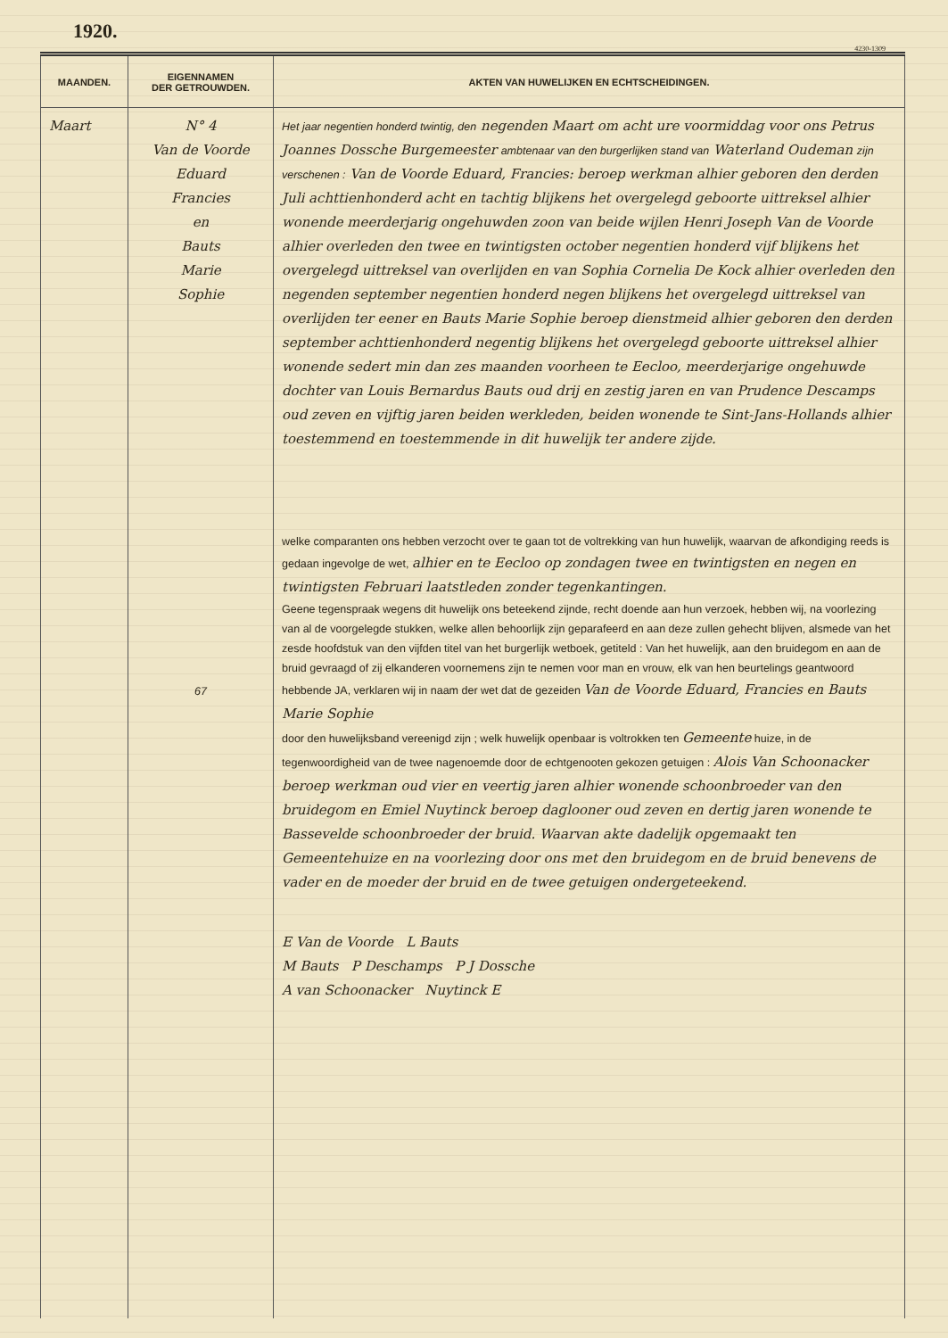1920.
4230-1309
| MAANDEN. | EIGENNAMEN DER GETROUWDEN. | AKTEN VAN HUWELIJKEN EN ECHTSCHEIDINGEN. |
| --- | --- | --- |
| Maart | N° 4 Van de Voorde Eduard Francies en Bauts Marie Sophie 67 | Het jaar negentien honderd twintig, den negenden Maart om acht ure voormiddag voor ons Petrus Joannes Dossche Burgemeester ambtenaar van den burgerlijken stand van Waterland Oudeman zijn verschenen : Van de Voorde Eduard, Francies: beroep werkman alhier geboren den derden Juli achttienhonderd acht en tachtig blijkens het overgelegd geboorte uittreksel alhier wonende meerderjarig ongehuwden zoon van beide wijlen Henri Joseph Van de Voorde alhier overleden den twee en twintigsten october negentien honderd vijf blijkens het overgelegd uittreksel van overlijden en van Sophia Cornelia De Kock alhier overleden den negenden september negentien honderd negen blijkens het overgelegd uittreksel van overlijden ter eener en Bauts Marie Sophie beroep dienstmeid alhier geboren den derden september achttienhonderd negentig blijkens het overgelegd geboorte uittreksel alhier wonende sedert min dan zes maanden voorheen te Eecloo, meerderjarige ongehuwde dochter van Louis Bernardus Bauts oud drij en zestig jaren en van Prudence Descamps oud zeven en vijftig jaren beiden werkleden, beiden wonende te Sint-Jans-Hollands alhier toestemmend en toestemmende in dit huwelijk ter andere zijde. welke comparanten ons hebben verzocht over te gaan tot de voltrekking van hun huwelijk, waarvan de afkondiging reeds is gedaan ingevolge de wet, alhier en te Eecloo op zondagen twee en twintigsten en negen en twintigsten Februari laatstleden zonder tegenkantingen. Geene tegenspraak wegens dit huwelijk ons beteekend zijnde, recht doende aan hun verzoek, hebben wij, na voorlezing van al de voorgelegde stukken, welke allen behoorlijk zijn geparafeerd en aan deze zullen gehecht blijven, alsmede van het zesde hoofdstuk van den vijfden titel van het burgerlijk wetboek, getiteld : Van het huwelijk, aan den bruidegom en aan de bruid gevraagd of zij elkanderen voornemens zijn te nemen voor man en vrouw, elk van hen beurtelings geantwoord hebbende JA, verklaren wij in naam der wet dat de gezeiden Van de Voorde Eduard, Francies en Bauts Marie Sophie door den huwelijksband vereenigd zijn ; welk huwelijk openbaar is voltrokken ten Gemeente huize, in de tegenwoordigheid van de twee nagenoemde door de echtgenooten gekozen getuigen : Alois Van Schoonacker beroep werkman oud vier en veertig jaren alhier wonende schoonbroeder van den bruidegom en Emiel Nuytinck beroep daglooner oud zeven en dertig jaren wonende te Bassevelde schoonbroeder der bruid. Waarvan akte dadelijk opgemaakt ten Gemeentehuize en na voorlezing door ons met den bruidegom en de bruid benevens de vader en de moeder der bruid en de twee getuigen ondergeteekend. E Van de Voorde L Bauts M Bauts P Deschamps P J Dossche A van Schoonacker Nuytinck E |